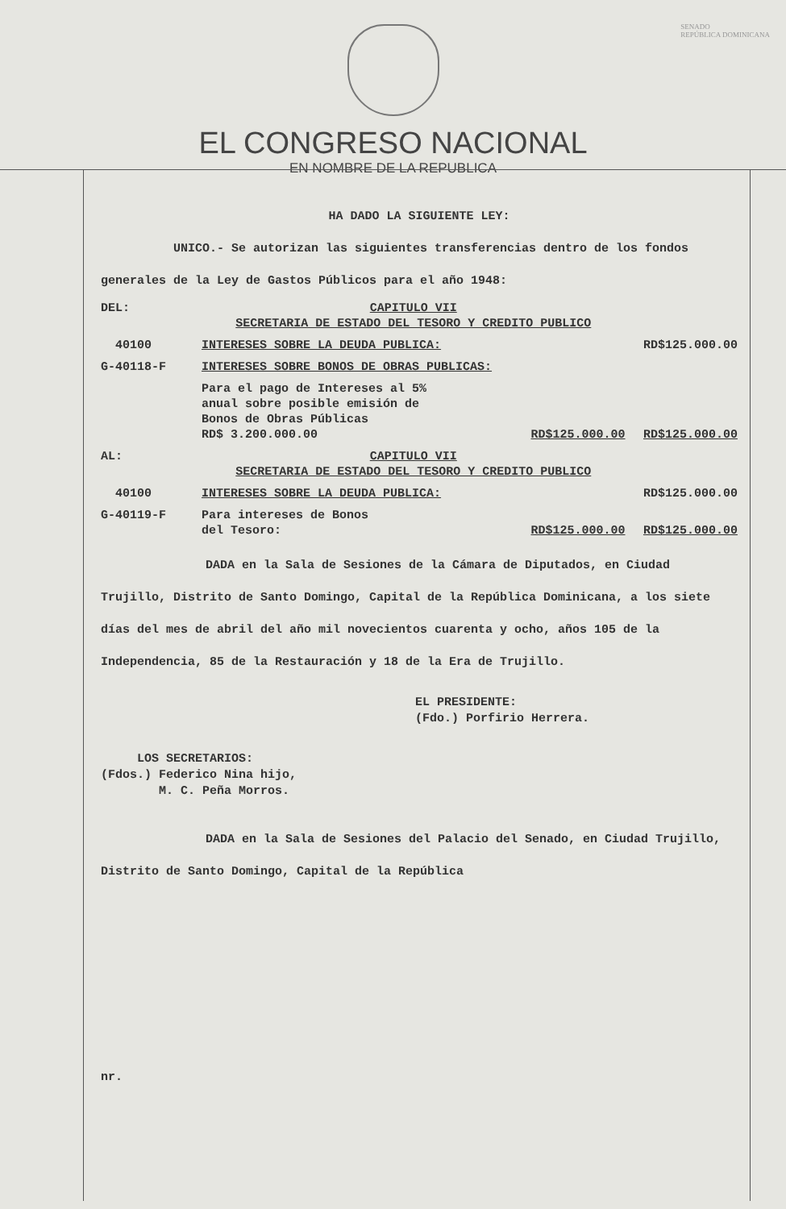SENADO
REPÚBLICA DOMINICANA
EL CONGRESO NACIONAL
EN NOMBRE DE LA REPUBLICA
HA DADO LA SIGUIENTE LEY:
UNICO.- Se autorizan las siguientes transferencias dentro de los fondos generales de la Ley de Gastos Públicos para el año 1948:
| DEL: | CAPITULO VII SECRETARIA DE ESTADO DEL TESORO Y CREDITO PUBLICO | | |
| 40100 | INTERESES SOBRE LA DEUDA PUBLICA: | | RD$125.000.00 |
| G-40118-F | INTERESES SOBRE BONOS DE OBRAS PUBLICAS: | | |
| | Para el pago de Intereses al 5% anual sobre posible emisión de Bonos de Obras Públicas RD$ 3.200.000.00 | RD$125.000.00 | RD$125.000.00 |
| AL: | CAPITULO VII SECRETARIA DE ESTADO DEL TESORO Y CREDITO PUBLICO | | |
| 40100 | INTERESES SOBRE LA DEUDA PUBLICA: | | RD$125.000.00 |
| G-40119-F | Para intereses de Bonos del Tesoro: | RD$125.000.00 | RD$125.000.00 |
DADA en la Sala de Sesiones de la Cámara de Diputados, en Ciudad Trujillo, Distrito de Santo Domingo, Capital de la República Dominicana, a los siete días del mes de abril del año mil novecientos cuarenta y ocho, años 105 de la Independencia, 85 de la Restauración y 18 de la Era de Trujillo.
EL PRESIDENTE:
(Fdo.) Porfirio Herrera.
LOS SECRETARIOS:
(Fdos.) Federico Nina hijo,
M. C. Peña Morros.
DADA en la Sala de Sesiones del Palacio del Senado, en Ciudad Trujillo, Distrito de Santo Domingo, Capital de la República
nr.